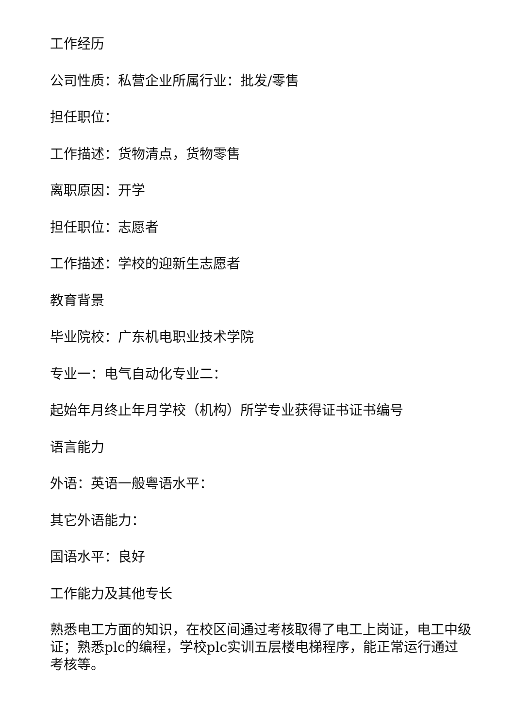工作经历
公司性质：私营企业所属行业：批发/零售
担任职位：
工作描述：货物清点，货物零售
离职原因：开学
担任职位：志愿者
工作描述：学校的迎新生志愿者
教育背景
毕业院校：广东机电职业技术学院
专业一：电气自动化专业二：
起始年月终止年月学校（机构）所学专业获得证书证书编号
语言能力
外语：英语一般粤语水平：
其它外语能力：
国语水平：良好
工作能力及其他专长
熟悉电工方面的知识，在校区间通过考核取得了电工上岗证，电工中级证；熟悉plc的编程，学校plc实训五层楼电梯程序，能正常运行通过考核等。